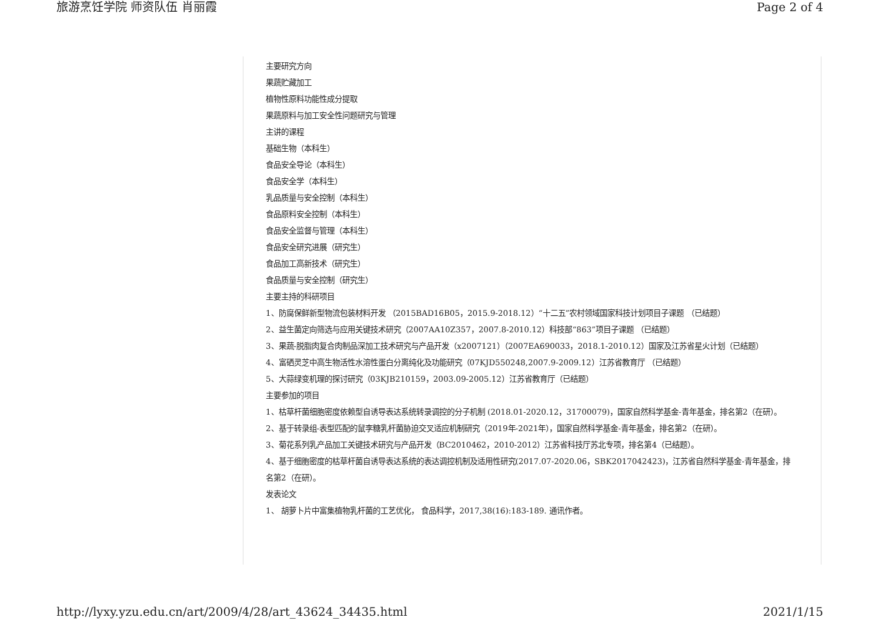旅游烹饪学院 师资队伍 肖丽霞 Page 2 of 4
主要研究方向
果蔬贮藏加工
植物性原料功能性成分提取
果蔬原料与加工安全性问题研究与管理
主讲的课程
基础生物（本科生）
食品安全导论（本科生）
食品安全学（本科生）
乳品质量与安全控制（本科生）
食品原料安全控制（本科生）
食品安全监督与管理（本科生）
食品安全研究进展（研究生）
食品加工高新技术（研究生）
食品质量与安全控制（研究生）
主要主持的科研项目
1、防腐保鲜新型物流包装材料开发 （2015BAD16B05，2015.9-2018.12）“十二五”农村领域国家科技计划项目子课题 （已结题）
2、益生菌定向筛选与应用关键技术研究（2007AA10Z357，2007.8-2010.12）科技部“863”项目子课题 （已结题）
3、果蔬-脱脂肉复合肉制品深加工技术研究与产品开发（x2007121）（2007EA690033，2018.1-2010.12）国家及江苏省星火计划（已结题）
4、富硒灵芝中高生物活性水溶性蛋白分离纯化及功能研究（07KJD550248,2007.9-2009.12）江苏省教育厅 （已结题）
5、大蒜绿变机理的探讨研究（03KJB210159，2003.09-2005.12）江苏省教育厅（已结题）
主要参加的项目
1、枯草杆菌细胞密度依赖型自诱导表达系统转录调控的分子机制 (2018.01-2020.12，31700079)，国家自然科学基金-青年基金，排名第2（在研）。
2、基于转录组-表型匹配的鼠李糖乳杆菌胁迫交叉适应机制研究（2019年-2021年），国家自然科学基金-青年基金，排名第2（在研）。
3、菊花系列乳产品加工关键技术研究与产品开发（BC2010462，2010-2012）江苏省科技厅苏北专项，排名第4（已结题）。
4、基于细胞密度的枯草杆菌自诱导表达系统的表达调控机制及适用性研究(2017.07-2020.06，SBK2017042423)，江苏省自然科学基金-青年基金，排名第2（在研）。
发表论文
1、 胡萝卜片中富集植物乳杆菌的工艺优化， 食品科学，2017,38(16):183-189. 通讯作者。
http://lyxy.yzu.edu.cn/art/2009/4/28/art_43624_34435.html 2021/1/15